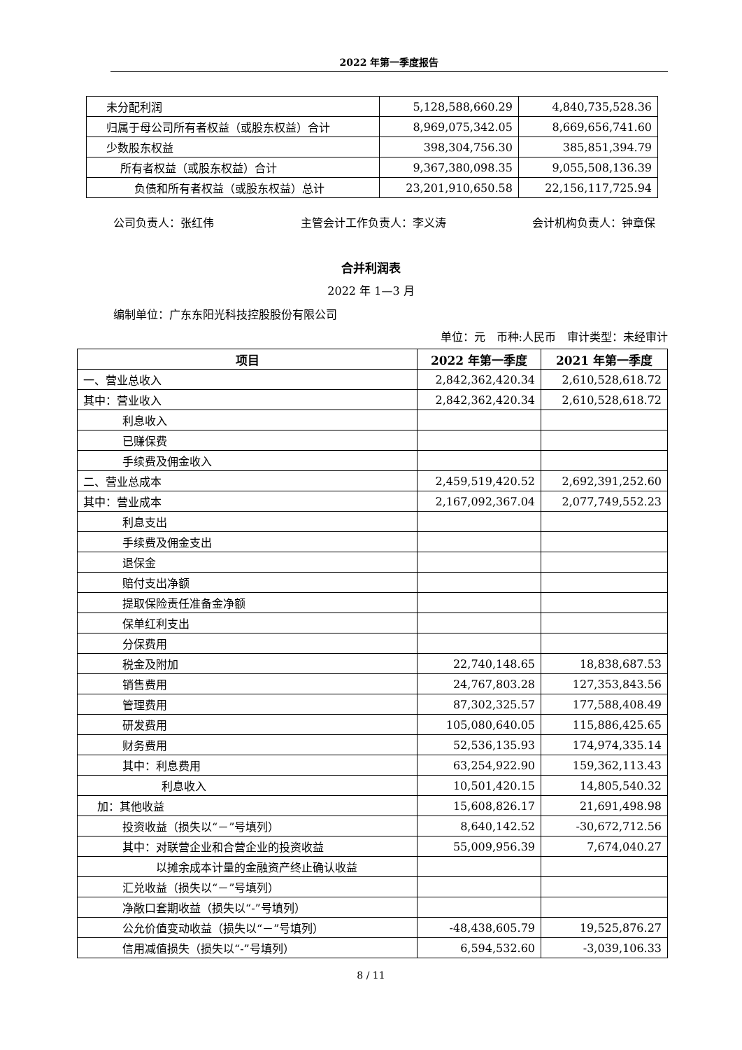2022 年第一季度报告
| 未分配利润 | 5,128,588,660.29 | 4,840,735,528.36 |
| 归属于母公司所有者权益（或股东权益）合计 | 8,969,075,342.05 | 8,669,656,741.60 |
| 少数股东权益 | 398,304,756.30 | 385,851,394.79 |
| 所有者权益（或股东权益）合计 | 9,367,380,098.35 | 9,055,508,136.39 |
| 负债和所有者权益（或股东权益）总计 | 23,201,910,650.58 | 22,156,117,725.94 |
公司负责人：张红伟 主管会计工作负责人：李义涛 会计机构负责人：钟章保
合并利润表
2022 年 1—3 月
编制单位：广东东阳光科技控股股份有限公司
单位：元　币种:人民币　审计类型：未经审计
| 项目 | 2022 年第一季度 | 2021 年第一季度 |
| --- | --- | --- |
| 一、营业总收入 | 2,842,362,420.34 | 2,610,528,618.72 |
| 其中：营业收入 | 2,842,362,420.34 | 2,610,528,618.72 |
| 利息收入 | | |
| 已赚保费 | | |
| 手续费及佣金收入 | | |
| 二、营业总成本 | 2,459,519,420.52 | 2,692,391,252.60 |
| 其中：营业成本 | 2,167,092,367.04 | 2,077,749,552.23 |
| 利息支出 | | |
| 手续费及佣金支出 | | |
| 退保金 | | |
| 赔付支出净额 | | |
| 提取保险责任准备金净额 | | |
| 保单红利支出 | | |
| 分保费用 | | |
| 税金及附加 | 22,740,148.65 | 18,838,687.53 |
| 销售费用 | 24,767,803.28 | 127,353,843.56 |
| 管理费用 | 87,302,325.57 | 177,588,408.49 |
| 研发费用 | 105,080,640.05 | 115,886,425.65 |
| 财务费用 | 52,536,135.93 | 174,974,335.14 |
| 其中：利息费用 | 63,254,922.90 | 159,362,113.43 |
| 利息收入 | 10,501,420.15 | 14,805,540.32 |
| 加：其他收益 | 15,608,826.17 | 21,691,498.98 |
| 投资收益（损失以“－”号填列） | 8,640,142.52 | -30,672,712.56 |
| 其中：对联营企业和合营企业的投资收益 | 55,009,956.39 | 7,674,040.27 |
| 以摊余成本计量的金融资产终止确认收益 | | |
| 汇兑收益（损失以“－”号填列） | | |
| 净敞口套期收益（损失以“-”号填列） | | |
| 公允价值变动收益（损失以“－”号填列） | -48,438,605.79 | 19,525,876.27 |
| 信用减值损失（损失以“-”号填列） | 6,594,532.60 | -3,039,106.33 |
8 / 11